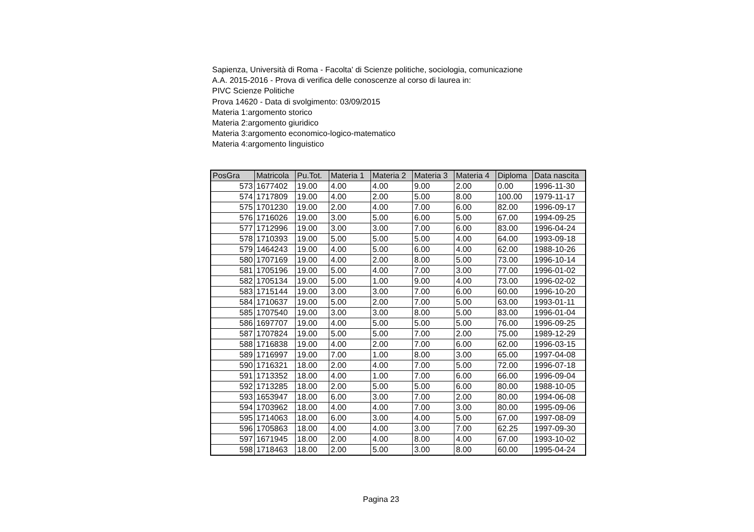Sapienza, Università di Roma - Facolta' di Scienze politiche, sociologia, comunicazione
A.A. 2015-2016 - Prova di verifica delle conoscenze al corso di laurea in:
PIVC Scienze Politiche
Prova 14620 - Data di svolgimento: 03/09/2015
Materia 1:argomento storico
Materia 2:argomento giuridico
Materia 3:argomento economico-logico-matematico
Materia 4:argomento linguistico
| PosGra | Matricola | Pu.Tot. | Materia 1 | Materia 2 | Materia 3 | Materia 4 | Diploma | Data nascita |
| --- | --- | --- | --- | --- | --- | --- | --- | --- |
| 573 | 1677402 | 19.00 | 4.00 | 4.00 | 9.00 | 2.00 | 0.00 | 1996-11-30 |
| 574 | 1717809 | 19.00 | 4.00 | 2.00 | 5.00 | 8.00 | 100.00 | 1979-11-17 |
| 575 | 1701230 | 19.00 | 2.00 | 4.00 | 7.00 | 6.00 | 82.00 | 1996-09-17 |
| 576 | 1716026 | 19.00 | 3.00 | 5.00 | 6.00 | 5.00 | 67.00 | 1994-09-25 |
| 577 | 1712996 | 19.00 | 3.00 | 3.00 | 7.00 | 6.00 | 83.00 | 1996-04-24 |
| 578 | 1710393 | 19.00 | 5.00 | 5.00 | 5.00 | 4.00 | 64.00 | 1993-09-18 |
| 579 | 1464243 | 19.00 | 4.00 | 5.00 | 6.00 | 4.00 | 62.00 | 1988-10-26 |
| 580 | 1707169 | 19.00 | 4.00 | 2.00 | 8.00 | 5.00 | 73.00 | 1996-10-14 |
| 581 | 1705196 | 19.00 | 5.00 | 4.00 | 7.00 | 3.00 | 77.00 | 1996-01-02 |
| 582 | 1705134 | 19.00 | 5.00 | 1.00 | 9.00 | 4.00 | 73.00 | 1996-02-02 |
| 583 | 1715144 | 19.00 | 3.00 | 3.00 | 7.00 | 6.00 | 60.00 | 1996-10-20 |
| 584 | 1710637 | 19.00 | 5.00 | 2.00 | 7.00 | 5.00 | 63.00 | 1993-01-11 |
| 585 | 1707540 | 19.00 | 3.00 | 3.00 | 8.00 | 5.00 | 83.00 | 1996-01-04 |
| 586 | 1697707 | 19.00 | 4.00 | 5.00 | 5.00 | 5.00 | 76.00 | 1996-09-25 |
| 587 | 1707824 | 19.00 | 5.00 | 5.00 | 7.00 | 2.00 | 75.00 | 1989-12-29 |
| 588 | 1716838 | 19.00 | 4.00 | 2.00 | 7.00 | 6.00 | 62.00 | 1996-03-15 |
| 589 | 1716997 | 19.00 | 7.00 | 1.00 | 8.00 | 3.00 | 65.00 | 1997-04-08 |
| 590 | 1716321 | 18.00 | 2.00 | 4.00 | 7.00 | 5.00 | 72.00 | 1996-07-18 |
| 591 | 1713352 | 18.00 | 4.00 | 1.00 | 7.00 | 6.00 | 66.00 | 1996-09-04 |
| 592 | 1713285 | 18.00 | 2.00 | 5.00 | 5.00 | 6.00 | 80.00 | 1988-10-05 |
| 593 | 1653947 | 18.00 | 6.00 | 3.00 | 7.00 | 2.00 | 80.00 | 1994-06-08 |
| 594 | 1703962 | 18.00 | 4.00 | 4.00 | 7.00 | 3.00 | 80.00 | 1995-09-06 |
| 595 | 1714063 | 18.00 | 6.00 | 3.00 | 4.00 | 5.00 | 67.00 | 1997-08-09 |
| 596 | 1705863 | 18.00 | 4.00 | 4.00 | 3.00 | 7.00 | 62.25 | 1997-09-30 |
| 597 | 1671945 | 18.00 | 2.00 | 4.00 | 8.00 | 4.00 | 67.00 | 1993-10-02 |
| 598 | 1718463 | 18.00 | 2.00 | 5.00 | 3.00 | 8.00 | 60.00 | 1995-04-24 |
Pagina 23